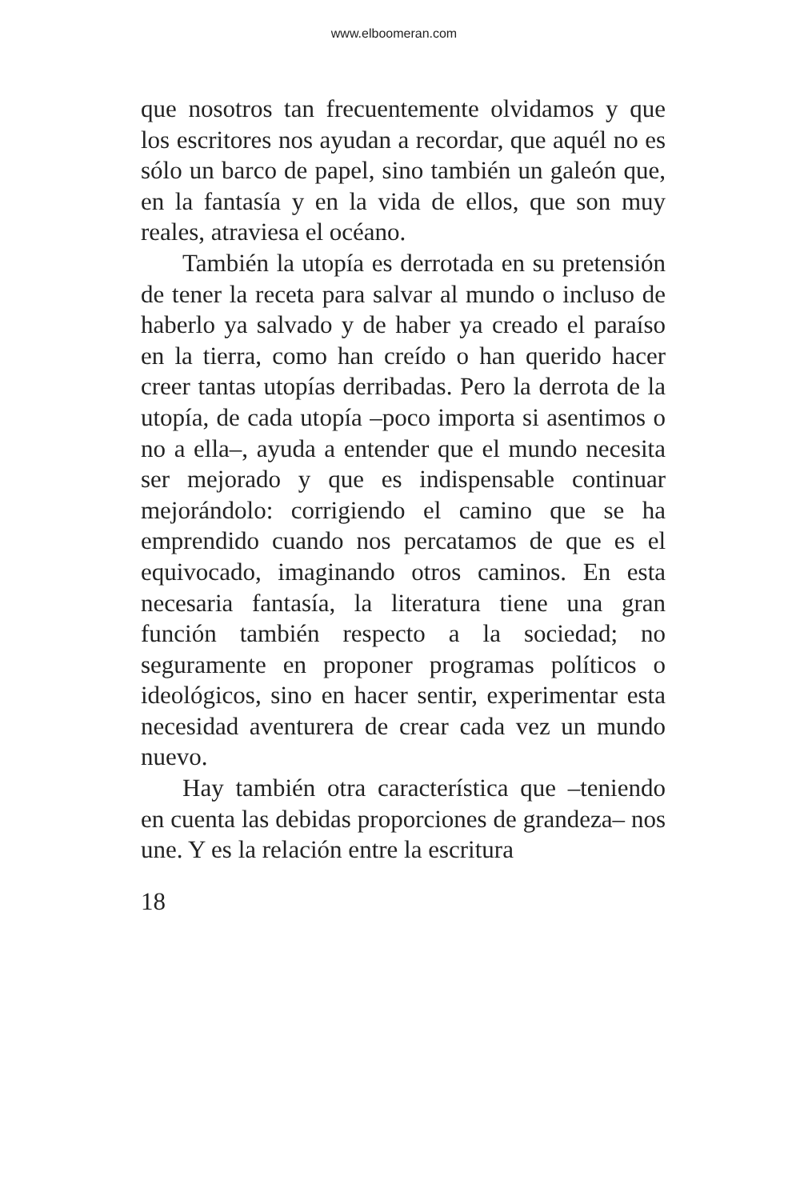www.elboomeran.com
que nosotros tan frecuentemente olvidamos y que los escritores nos ayudan a recordar, que aquél no es sólo un barco de papel, sino también un galeón que, en la fantasía y en la vida de ellos, que son muy reales, atraviesa el océano.
También la utopía es derrotada en su pretensión de tener la receta para salvar al mundo o incluso de haberlo ya salvado y de haber ya creado el paraíso en la tierra, como han creído o han querido hacer creer tantas utopías derribadas. Pero la derrota de la utopía, de cada utopía –poco importa si asentimos o no a ella–, ayuda a entender que el mundo necesita ser mejorado y que es indispensable continuar mejorándolo: corrigiendo el camino que se ha emprendido cuando nos percatamos de que es el equivocado, imaginando otros caminos. En esta necesaria fantasía, la literatura tiene una gran función también respecto a la sociedad; no seguramente en proponer programas políticos o ideológicos, sino en hacer sentir, experimentar esta necesidad aventurera de crear cada vez un mundo nuevo.
Hay también otra característica que –teniendo en cuenta las debidas proporciones de grandeza– nos une. Y es la relación entre la escritura
18